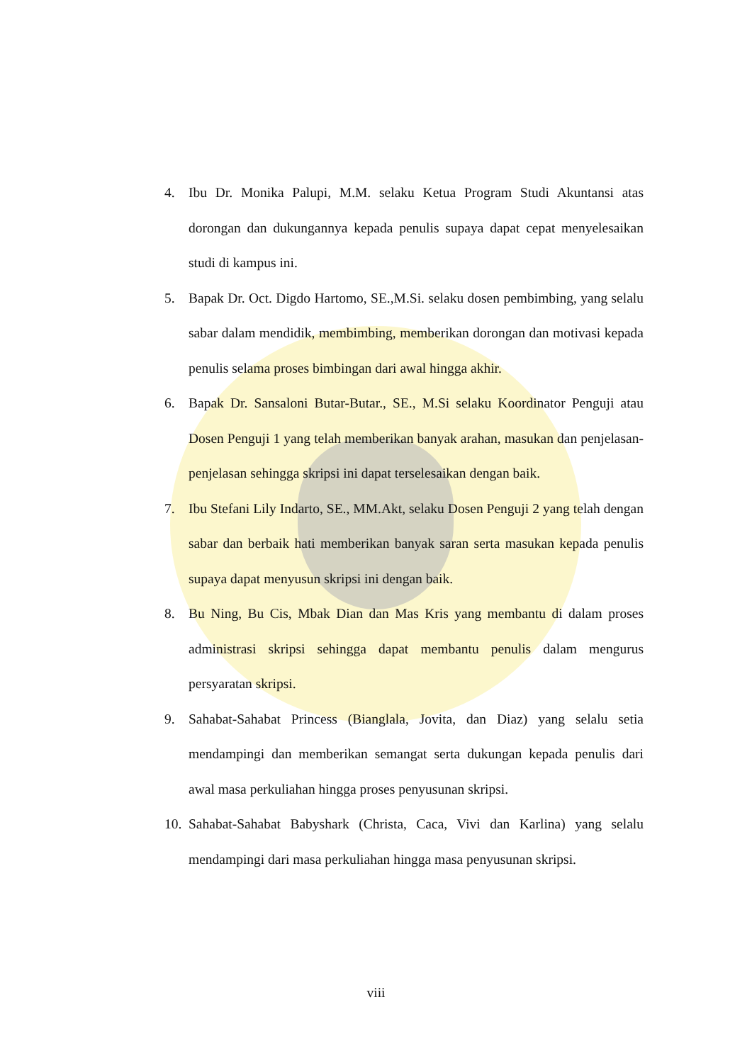4. Ibu Dr. Monika Palupi, M.M. selaku Ketua Program Studi Akuntansi atas dorongan dan dukungannya kepada penulis supaya dapat cepat menyelesaikan studi di kampus ini.
5. Bapak Dr. Oct. Digdo Hartomo, SE.,M.Si. selaku dosen pembimbing, yang selalu sabar dalam mendidik, membimbing, memberikan dorongan dan motivasi kepada penulis selama proses bimbingan dari awal hingga akhir.
6. Bapak Dr. Sansaloni Butar-Butar., SE., M.Si selaku Koordinator Penguji atau Dosen Penguji 1 yang telah memberikan banyak arahan, masukan dan penjelasan-penjelasan sehingga skripsi ini dapat terselesaikan dengan baik.
7. Ibu Stefani Lily Indarto, SE., MM.Akt, selaku Dosen Penguji 2 yang telah dengan sabar dan berbaik hati memberikan banyak saran serta masukan kepada penulis supaya dapat menyusun skripsi ini dengan baik.
8. Bu Ning, Bu Cis, Mbak Dian dan Mas Kris yang membantu di dalam proses administrasi skripsi sehingga dapat membantu penulis dalam mengurus persyaratan skripsi.
9. Sahabat-Sahabat Princess (Bianglala, Jovita, dan Diaz) yang selalu setia mendampingi dan memberikan semangat serta dukungan kepada penulis dari awal masa perkuliahan hingga proses penyusunan skripsi.
10. Sahabat-Sahabat Babyshark (Christa, Caca, Vivi dan Karlina) yang selalu mendampingi dari masa perkuliahan hingga masa penyusunan skripsi.
viii